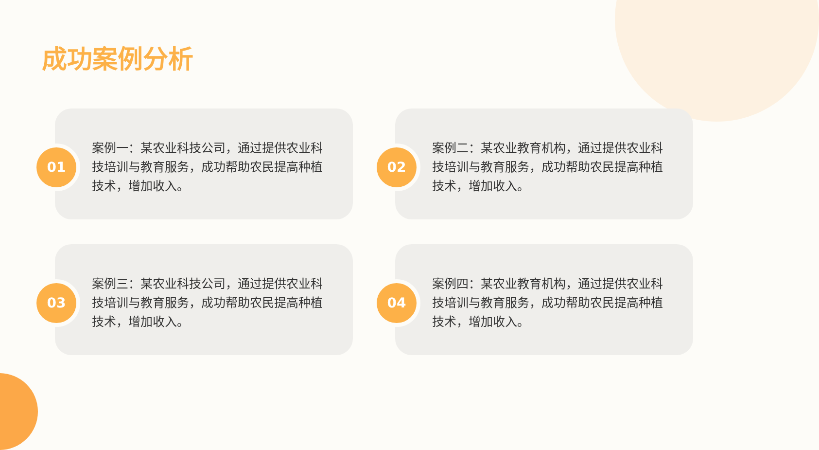成功案例分析
01
案例一：某农业科技公司，通过提供农业科技培训与教育服务，成功帮助农民提高种植技术，增加收入。
02
案例二：某农业教育机构，通过提供农业科技培训与教育服务，成功帮助农民提高种植技术，增加收入。
03
案例三：某农业科技公司，通过提供农业科技培训与教育服务，成功帮助农民提高种植技术，增加收入。
04
案例四：某农业教育机构，通过提供农业科技培训与教育服务，成功帮助农民提高种植技术，增加收入。